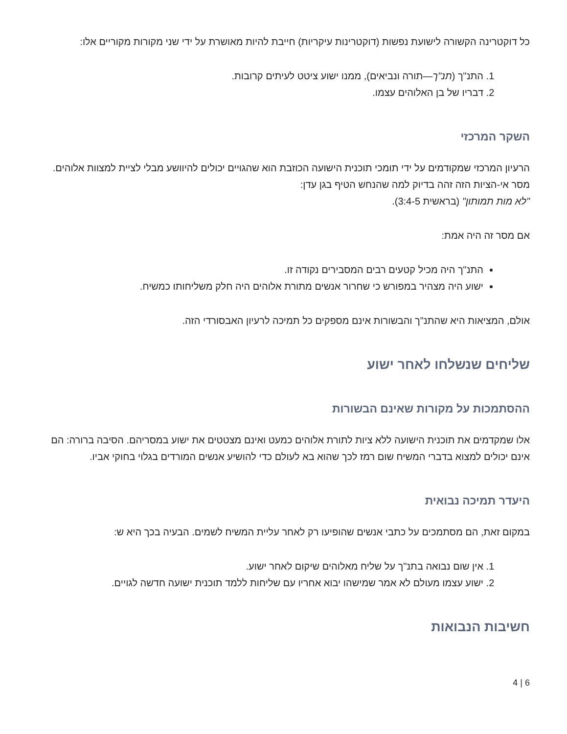כל דוקטרינה הקשורה לישועת נפשות (דוקטרינות עיקריות) חייבת להיות מאושרת על ידי שני מקורות מקוריים אלו:
1. התנ"ך (תנ"ך—תורה ונביאים), ממנו ישוע ציטט לעיתים קרובות.
2. דבריו של בן האלוהים עצמו.
השקר המרכזי
הרעיון המרכזי שמקודמים על ידי תומכי תוכנית הישועה הכוזבת הוא שהגויים יכולים להיוושע מבלי לציית למצוות אלוהים. מסר אי-הציות הזה זהה בדיוק למה שהנחש הטיף בגן עדן:
"לא מות תמותון" (בראשית 3:4-5).
אם מסר זה היה אמת:
התנ"ך היה מכיל קטעים רבים המסבירים נקודה זו.
ישוע היה מצהיר במפורש כי שחרור אנשים מתורת אלוהים היה חלק משליחותו כמשיח.
אולם, המציאות היא שהתנ"ך והבשורות אינם מספקים כל תמיכה לרעיון האבסורדי הזה.
שליחים שנשלחו לאחר ישוע
ההסתמכות על מקורות שאינם הבשורות
אלו שמקדמים את תוכנית הישועה ללא ציות לתורת אלוהים כמעט ואינם מצטטים את ישוע במסריהם. הסיבה ברורה: הם אינם יכולים למצוא בדברי המשיח שום רמז לכך שהוא בא לעולם כדי להושיע אנשים המורדים בגלוי בחוקי אביו.
היעדר תמיכה נבואית
במקום זאת, הם מסתמכים על כתבי אנשים שהופיעו רק לאחר עליית המשיח לשמים. הבעיה בכך היא ש:
1. אין שום נבואה בתנ"ך על שליח מאלוהים שיקום לאחר ישוע.
2. ישוע עצמו מעולם לא אמר שמישהו יבוא אחריו עם שליחות ללמד תוכנית ישועה חדשה לגויים.
חשיבות הנבואות
4 | 6